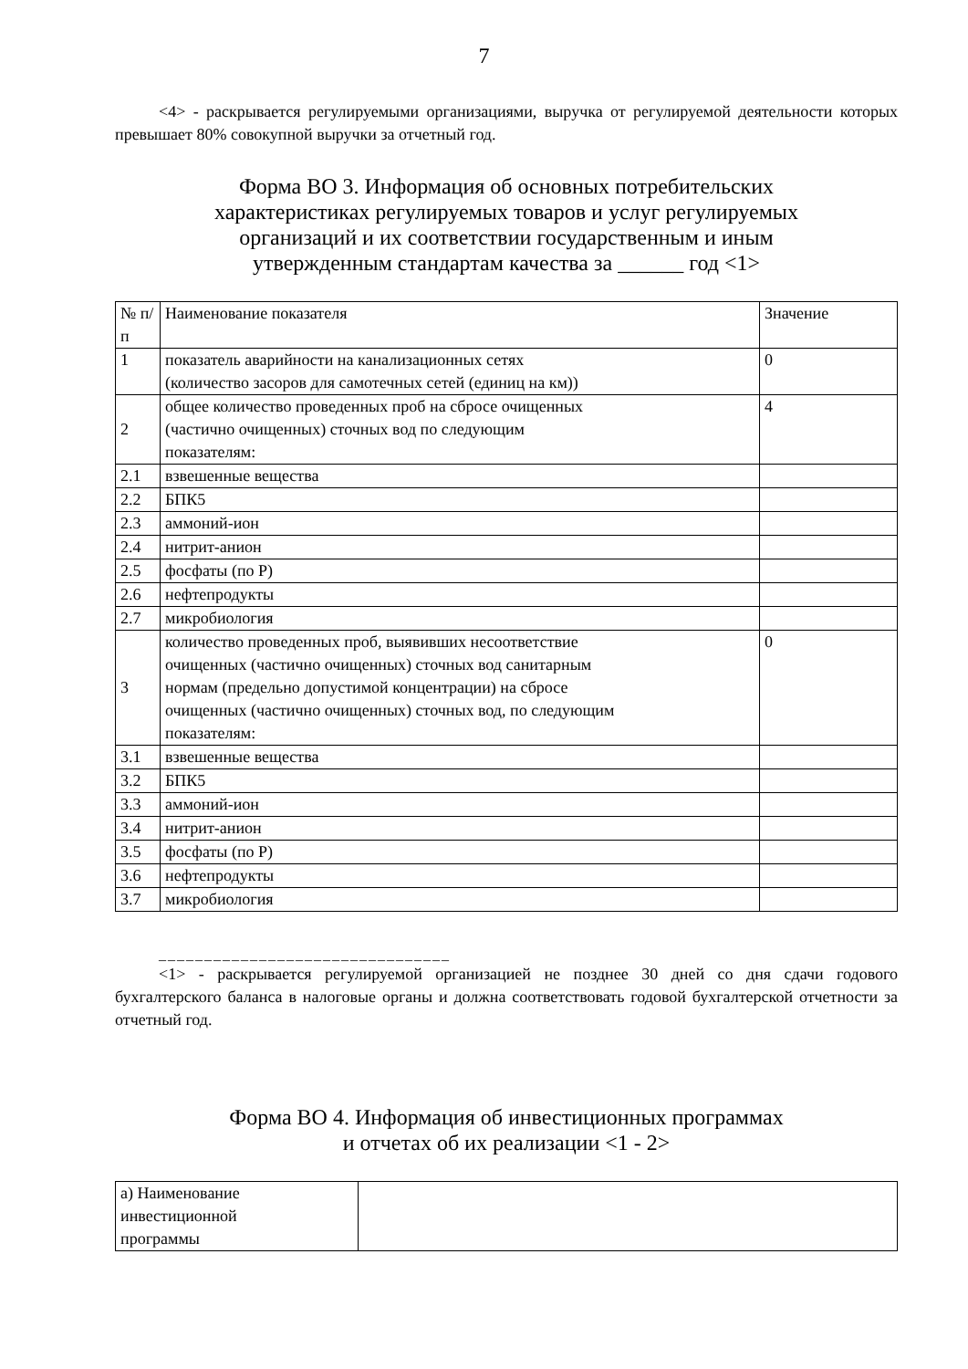7
<4> - раскрывается регулируемыми организациями, выручка от регулируемой деятельности которых превышает 80% совокупной выручки за отчетный год.
Форма ВО 3. Информация об основных потребительских
характеристиках регулируемых товаров и услуг регулируемых
организаций и их соответствии государственным и иным
утвержденным стандартам качества за ______ год <1>
| № п/п | Наименование показателя | Значение |
| 1 | показатель аварийности на канализационных сетях (количество засоров для самотечных сетей (единиц на км)) | 0 |
| 2 | общее количество проведенных проб на сбросе очищенных (частично очищенных) сточных вод по следующим показателям: | 4 |
| 2.1 | взвешенные вещества | |
| 2.2 | БПК5 | |
| 2.3 | аммоний-ион | |
| 2.4 | нитрит-анион | |
| 2.5 | фосфаты (по Р) | |
| 2.6 | нефтепродукты | |
| 2.7 | микробиология | |
| 3 | количество проведенных проб, выявивших несоответствие очищенных (частично очищенных) сточных вод санитарным нормам (предельно допустимой концентрации) на сбросе очищенных (частично очищенных) сточных вод, по следующим показателям: | 0 |
| 3.1 | взвешенные вещества | |
| 3.2 | БПК5 | |
| 3.3 | аммоний-ион | |
| 3.4 | нитрит-анион | |
| 3.5 | фосфаты (по Р) | |
| 3.6 | нефтепродукты | |
| 3.7 | микробиология | |
________________________________
<1> - раскрывается регулируемой организацией не позднее 30 дней со дня сдачи годового бухгалтерского баланса в налоговые органы и должна соответствовать годовой бухгалтерской отчетности за отчетный год.
Форма ВО 4. Информация об инвестиционных программах
и отчетах об их реализации <1 - 2>
| а) Наименование инвестиционной программы | |